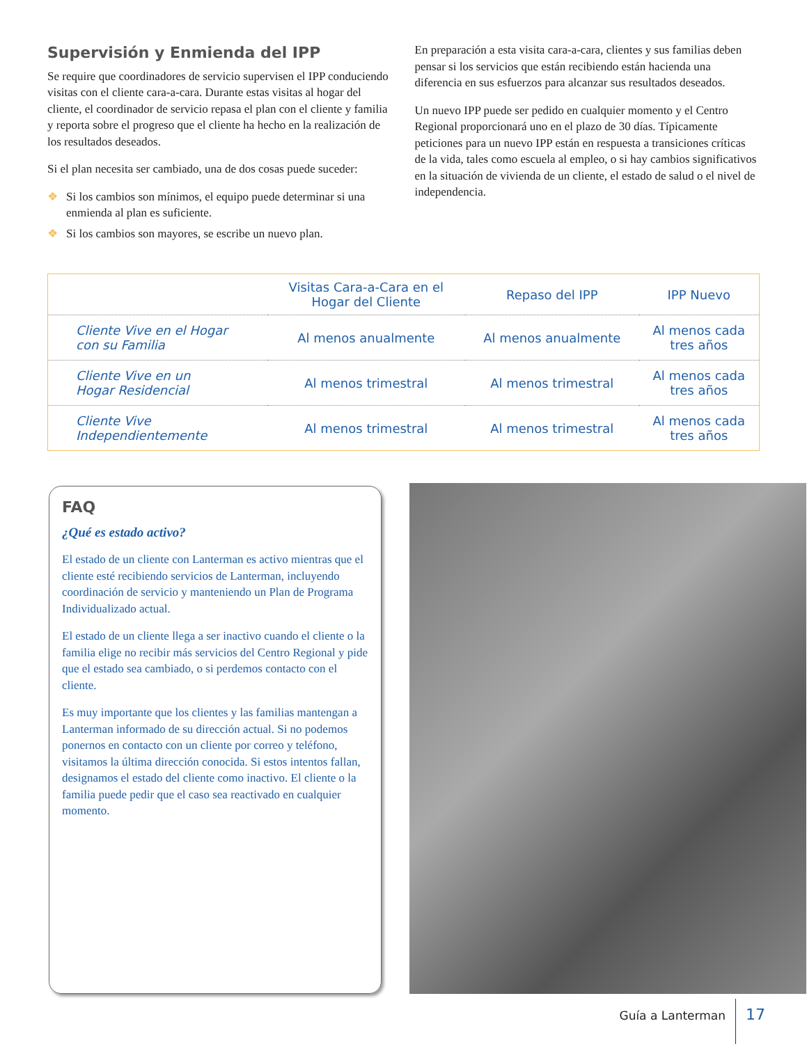Supervisión y Enmienda del IPP
Se require que coordinadores de servicio supervisen el IPP conduciendo visitas con el cliente cara-a-cara. Durante estas visitas al hogar del cliente, el coordinador de servicio repasa el plan con el cliente y familia y reporta sobre el progreso que el cliente ha hecho en la realización de los resultados deseados.
Si el plan necesita ser cambiado, una de dos cosas puede suceder:
❖ Si los cambios son mínimos, el equipo puede determinar si una enmienda al plan es suficiente.
❖ Si los cambios son mayores, se escribe un nuevo plan.
En preparación a esta visita cara-a-cara, clientes y sus familias deben pensar si los servicios que están recibiendo están hacienda una diferencia en sus esfuerzos para alcanzar sus resultados deseados.
Un nuevo IPP puede ser pedido en cualquier momento y el Centro Regional proporcionará uno en el plazo de 30 días. Típicamente peticiones para un nuevo IPP están en respuesta a transiciones críticas de la vida, tales como escuela al empleo, o si hay cambios significativos en la situación de vivienda de un cliente, el estado de salud o el nivel de independencia.
| | Visitas Cara-a-Cara en el Hogar del Cliente | Repaso del IPP | IPP Nuevo |
| --- | --- | --- | --- |
| Cliente Vive en el Hogar con su Familia | Al menos anualmente | Al menos anualmente | Al menos cada tres años |
| Cliente Vive en un Hogar Residencial | Al menos trimestral | Al menos trimestral | Al menos cada tres años |
| Cliente Vive Independientemente | Al menos trimestral | Al menos trimestral | Al menos cada tres años |
FAQ
¿Qué es estado activo?
El estado de un cliente con Lanterman es activo mientras que el cliente esté recibiendo servicios de Lanterman, incluyendo coordinación de servicio y manteniendo un Plan de Programa Individualizado actual.
El estado de un cliente llega a ser inactivo cuando el cliente o la familia elige no recibir más servicios del Centro Regional y pide que el estado sea cambiado, o si perdemos contacto con el cliente.
Es muy importante que los clientes y las familias mantengan a Lanterman informado de su dirección actual. Si no podemos ponernos en contacto con un cliente por correo y teléfono, visitamos la última dirección conocida. Si estos intentos fallan, designamos el estado del cliente como inactivo. El cliente o la familia puede pedir que el caso sea reactivado en cualquier momento.
Guía a Lanterman
17